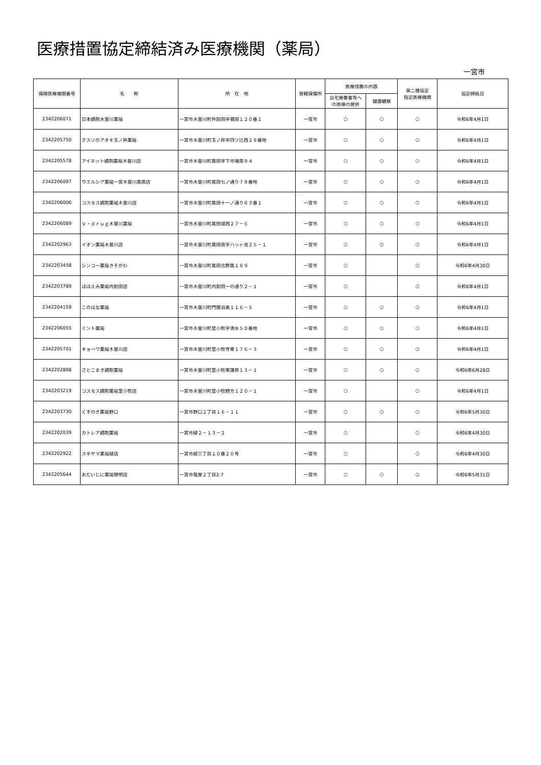医療措置協定締結済み医療機関（薬局）
一宮市
| 保険医療機関番号 | 名 称 | 所 在 地 | 管轄保健所 | 医療措置の内容 | | 第二種協定 指定医療機関 | 協定締結日 |
| --- | --- | --- | --- | --- | --- | --- | --- |
| | | | | 自宅療養者等へ の医療の提供 | 健康観察 | | |
| 2342206071 | 日本調剤木曽川薬局 | 一宮市木曽川町外割田字堀田１２０番１ | 一宮市 | ○ | ○ | ○ | 令和6年4月1日 |
| 2342205750 | クスリのアオキ玉ノ井薬局 | 一宮市木曽川町玉ノ井字四ツ辻西２９番地 | 一宮市 | ○ | ○ | ○ | 令和6年4月1日 |
| 2342205578 | アイネット調剤薬局木曽川店 | 一宮市木曽川町黒田字下市場南９４ | 一宮市 | ○ | ○ | ○ | 令和6年4月1日 |
| 2342206097 | ウエルシア薬局一宮木曽川黒田店 | 一宮市木曽川町黒田七ノ通り７８番地 | 一宮市 | ○ | ○ | ○ | 令和6年4月1日 |
| 2342206006 | コスモス調剤薬局木曽川店 | 一宮市木曽川町黒田十一ノ通り８３番１ | 一宮市 | ○ | ○ | ○ | 令和6年4月1日 |
| 2342206089 | Ｖ・ｄｒｕｇ木曽川薬局 | 一宮市木曽川町黒田城西２７－５ | 一宮市 | ○ | ○ | ○ | 令和6年4月1日 |
| 2342202963 | イオン薬局木曽川店 | 一宮市木曽川町黒田南字ハッヶ池２５－１ | 一宮市 | ○ | ○ | ○ | 令和6年4月1日 |
| 2342203458 | シンコー薬局きそがわ | 一宮市木曽川町黒田北野黒１８９ | 一宮市 | ○ | | ○ | 令和6年4月30日 |
| 2342203789 | ほほえみ薬局内割田店 | 一宮市木曽川町内割田一の通り２－１ | 一宮市 | ○ | | ○ | 令和6年4月1日 |
| 2342204159 | このはな薬局 | 一宮市木曽川町門間沼奥１１６－５ | 一宮市 | ○ | ○ | ○ | 令和6年4月1日 |
| 2342206055 | ミント薬局 | 一宮市木曽川町里小牧字清水５０番地 | 一宮市 | ○ | ○ | ○ | 令和6年4月1日 |
| 2342205701 | キョーワ薬局木曽川店 | 一宮市木曽川町里小牧寺東１７６－３ | 一宮市 | ○ | ○ | ○ | 令和6年4月1日 |
| 2342202898 | さとこまき調剤薬局 | 一宮市木曽川町里小牧東蒲原１３－１ | 一宮市 | ○ | ○ | ○ | 令和6年6月28日 |
| 2342203219 | コスモス調剤薬局里小牧店 | 一宮市木曽川町里小牧野方１２０－１ | 一宮市 | ○ | | ○ | 令和6年4月1日 |
| 2342203730 | くすのき薬局野口 | 一宮市野口２丁目１６－１１ | 一宮市 | ○ | ○ | ○ | 令和6年5月30日 |
| 2342202039 | カトレア調剤薬局 | 一宮市緑２－１３－２ | 一宮市 | ○ | | ○ | 令和6年4月30日 |
| 2342202922 | スギヤマ薬局緑店 | 一宮市緑三丁目１０番２０号 | 一宮市 | ○ | | ○ | 令和6年4月30日 |
| 2342205644 | おだいじに薬局開明店 | 一宮市篭屋２丁目2-7 | 一宮市 | ○ | ○ | ○ | 令和6年5月31日 |